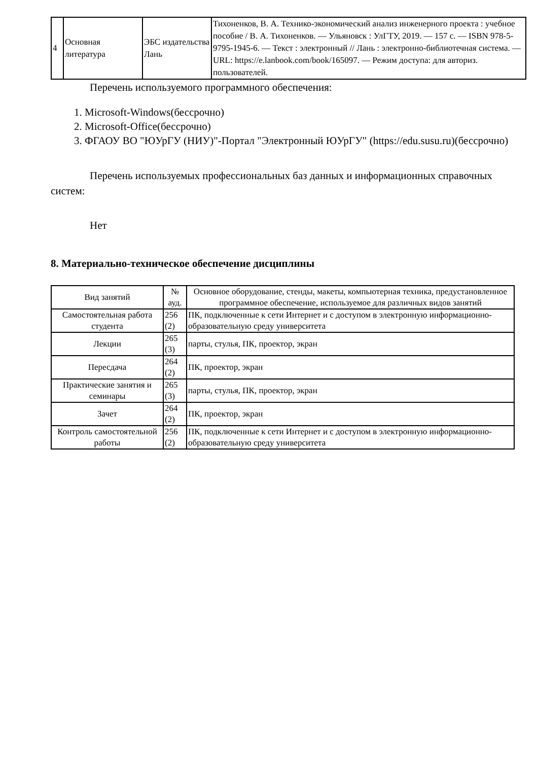| 4 | Основная литература | ЭБС издательства Лань | Тихоненков, В. А. Технико-экономический анализ инженерного проекта : учебное пособие / В. А. Тихоненков. — Ульяновск : УлГТУ, 2019. — 157 с. — ISBN 978-5-9795-1945-6. — Текст : электронный // Лань : электронно-библиотечная система. — URL: https://e.lanbook.com/book/165097. — Режим доступа: для авториз. пользователей. |
Перечень используемого программного обеспечения:
1. Microsoft-Windows(бессрочно)
2. Microsoft-Office(бессрочно)
3. ФГАОУ ВО "ЮУрГУ (НИУ)"-Портал "Электронный ЮУрГУ" (https://edu.susu.ru)(бессрочно)
Перечень используемых профессиональных баз данных и информационных справочных систем:
Нет
8. Материально-техническое обеспечение дисциплины
| Вид занятий | № ауд. | Основное оборудование, стенды, макеты, компьютерная техника, предустановленное программное обеспечение, используемое для различных видов занятий |
| --- | --- | --- |
| Самостоятельная работа студента | 256 (2) | ПК, подключенные к сети Интернет и с доступом в электронную информационно-образовательную среду университета |
| Лекции | 265 (3) | парты, стулья, ПК, проектор, экран |
| Пересдача | 264 (2) | ПК, проектор, экран |
| Практические занятия и семинары | 265 (3) | парты, стулья, ПК, проектор, экран |
| Зачет | 264 (2) | ПК, проектор, экран |
| Контроль самостоятельной работы | 256 (2) | ПК, подключенные к сети Интернет и с доступом в электронную информационно-образовательную среду университета |